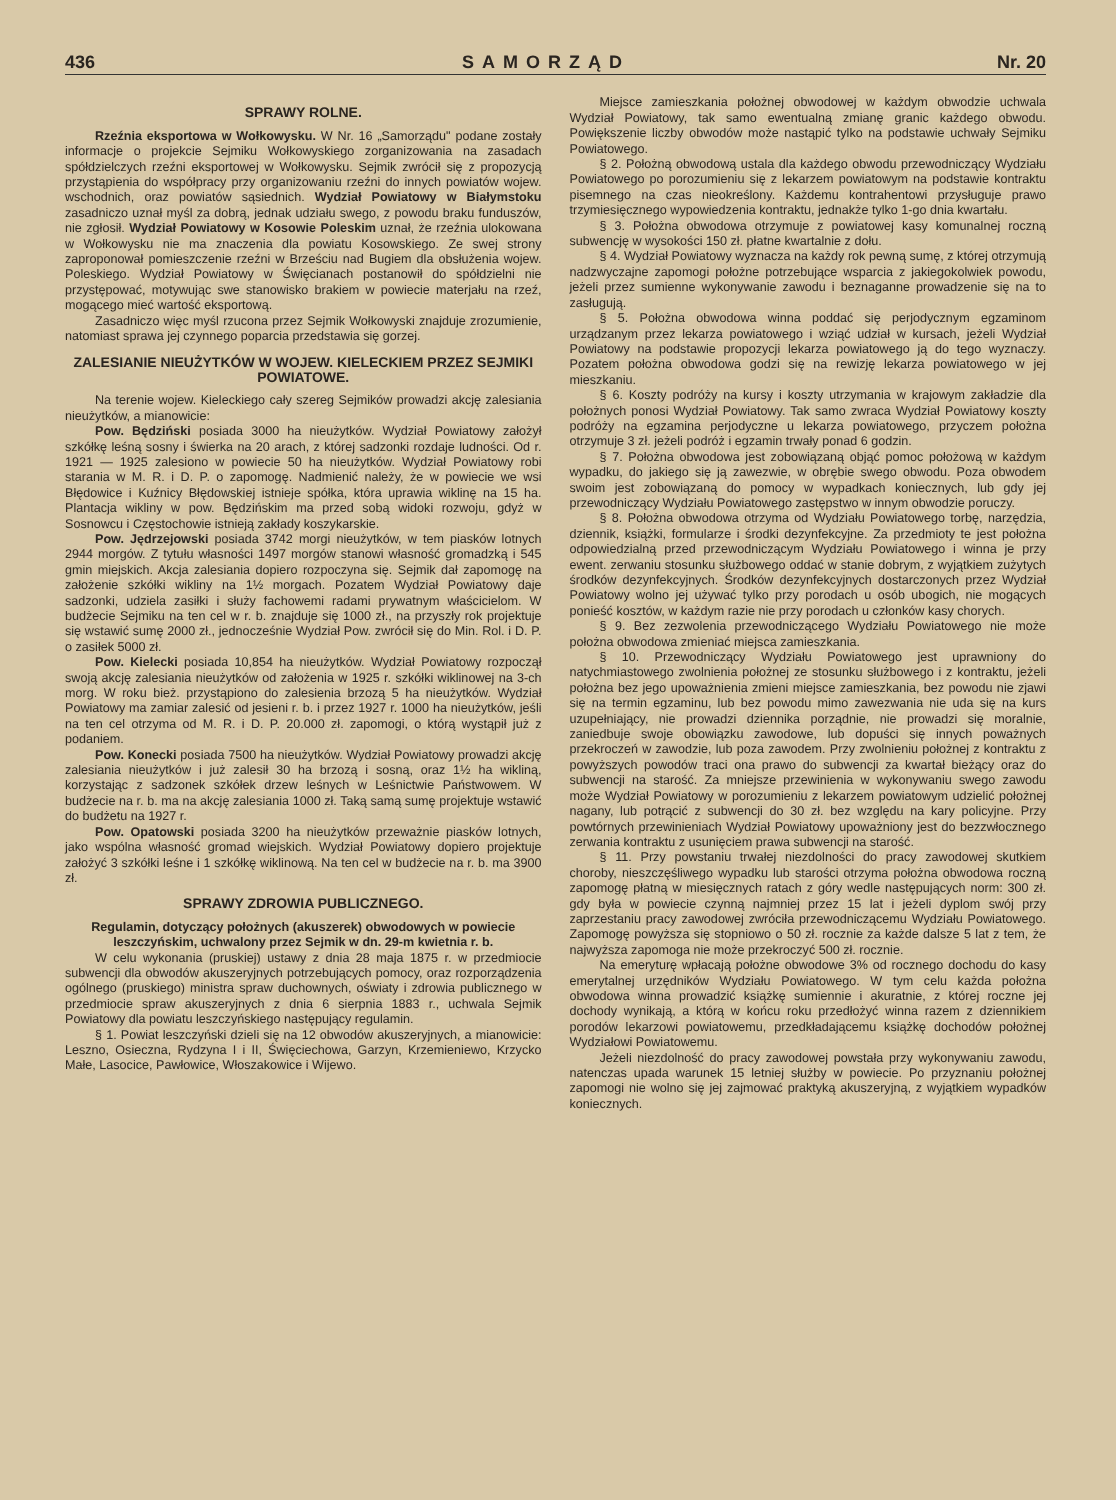436 SAMORZĄD Nr. 20
SPRAWY ROLNE.
Rzeźnia eksportowa w Wołkowysku. W Nr. 16 „Samorządu" podane zostały informacje o projekcie Sejmiku Wołkowyskiego zorganizowania na zasadach spółdzielczych rzeźni eksportowej w Wołkowysku. Sejmik zwrócił się z propozycją przystąpienia do współpracy przy organizowaniu rzeźni do innych powiatów wojew. wschodnich, oraz powiatów sąsiednich. Wydział Powiatowy w Białymstoku zasadniczo uznał myśl za dobrą, jednak udziału swego, z powodu braku funduszów, nie zgłosił. Wydział Powiatowy w Kosowie Poleskim uznał, że rzeźnia ulokowana w Wołkowysku nie ma znaczenia dla powiatu Kosowskiego. Ze swej strony zaproponował pomieszczenie rzeźni w Brześciu nad Bugiem dla obsłużenia wojew. Poleskiego. Wydział Powiatowy w Święcianach postanowił do spółdzielni nie przystępować, motywując swe stanowisko brakiem w powiecie materjału na rzeź, mogącego mieć wartość eksportową.
Zasadniczo więc myśl rzucona przez Sejmik Wołkowyski znajduje zrozumienie, natomiast sprawa jej czynnego poparcia przedstawia się gorzej.
ZALESIANIE NIEUŻYTKÓW W WOJEW. KIELECKIEM PRZEZ SEJMIKI POWIATOWE.
Na terenie wojew. Kieleckiego cały szereg Sejmików prowadzi akcję zalesiania nieużytków, a mianowicie:
Pow. Będziński posiada 3000 ha nieużytków. Wydział Powiatowy założył szkółkę leśną sosny i świerka na 20 arach, z której sadzonki rozdaje ludności. Od r. 1921 — 1925 zalesiono w powiecie 50 ha nieużytków. Wydział Powiatowy robi starania w M. R. i D. P. o zapomogę. Nadmienić należy, że w powiecie we wsi Błędowice i Kuźnicy Błędowskiej istnieje spółka, która uprawia wiklinę na 15 ha. Plantacja wikliny w pow. Będzińskim ma przed sobą widoki rozwoju, gdyż w Sosnowcu i Częstochowie istnieją zakłady koszykarskie.
Pow. Jędrzejowski posiada 3742 morgi nieużytków, w tem piasków lotnych 2944 morgów. Z tytułu własności 1497 morgów stanowi własność gromadzką i 545 gmin miejskich. Akcja zalesiania dopiero rozpoczyna się. Sejmik dał zapomogę na założenie szkółki wikliny na 1½ morgach. Pozatem Wydział Powiatowy daje sadzonki, udziela zasiłki i służy fachowemi radami prywatnym właścicielom. W budżecie Sejmiku na ten cel w r. b. znajduje się 1000 zł., na przyszły rok projektuje się wstawić sumę 2000 zł., jednocześnie Wydział Pow. zwrócił się do Min. Rol. i D. P. o zasiłek 5000 zł.
Pow. Kielecki posiada 10,854 ha nieużytków. Wydział Powiatowy rozpoczął swoją akcję zalesiania nieużytków od założenia w 1925 r. szkółki wiklinowej na 3-ch morg. W roku bież. przystąpiono do zalesienia brzozą 5 ha nieużytków. Wydział Powiatowy ma zamiar zalesić od jesieni r. b. i przez 1927 r. 1000 ha nieużytków, jeśli na ten cel otrzyma od M. R. i D. P. 20.000 zł. zapomogi, o którą wystąpił już z podaniem.
Pow. Konecki posiada 7500 ha nieużytków. Wydział Powiatowy prowadzi akcję zalesiania nieużytków i już zalesił 30 ha brzozą i sosną, oraz 1½ ha wikliną, korzystając z sadzonek szkółek drzew leśnych w Leśnictwie Państwowem. W budżecie na r. b. ma na akcję zalesiania 1000 zł. Taką samą sumę projektuje wstawić do budżetu na 1927 r.
Pow. Opatowski posiada 3200 ha nieużytków przeważnie piasków lotnych, jako wspólna własność gromad wiejskich. Wydział Powiatowy dopiero projektuje założyć 3 szkółki leśne i 1 szkółkę wiklinową. Na ten cel w budżecie na r. b. ma 3900 zł.
SPRAWY ZDROWIA PUBLICZNEGO.
Regulamin, dotyczący położnych (akuszerek) obwodowych w powiecie leszczyńskim, uchwalony przez Sejmik w dn. 29-m kwietnia r. b.
W celu wykonania (pruskiej) ustawy z dnia 28 maja 1875 r. w przedmiocie subwencji dla obwodów akuszeryjnych potrzebujących pomocy, oraz rozporządzenia ogólnego (pruskiego) ministra spraw duchownych, oświaty i zdrowia publicznego w przedmiocie spraw akuszeryjnych z dnia 6 sierpnia 1883 r., uchwala Sejmik Powiatowy dla powiatu leszczyńskiego następujący regulamin.
§ 1. Powiat leszczyński dzieli się na 12 obwodów akuszeryjnych, a mianowicie: Leszno, Osieczna, Rydzyna I i II, Święciechowa, Garzyn, Krzemieniewo, Krzycko Małe, Lasocice, Pawłowice, Włoszakowice i Wijewo.
Miejsce zamieszkania położnej obwodowej w każdym obwodzie uchwala Wydział Powiatowy, tak samo ewentualną zmianę granic każdego obwodu. Powiększenie liczby obwodów może nastąpić tylko na podstawie uchwały Sejmiku Powiatowego.
§ 2. Położną obwodową ustala dla każdego obwodu przewodniczący Wydziału Powiatowego po porozumieniu się z lekarzem powiatowym na podstawie kontraktu pisemnego na czas nieokreślony. Każdemu kontrahentowi przysługuje prawo trzymiesięcznego wypowiedzenia kontraktu, jednakże tylko 1-go dnia kwartału.
§ 3. Położna obwodowa otrzymuje z powiatowej kasy komunalnej roczną subwencję w wysokości 150 zł. płatne kwartalnie z dołu.
§ 4. Wydział Powiatowy wyznacza na każdy rok pewną sumę, z której otrzymują nadzwyczajne zapomogi położne potrzebujące wsparcia z jakiegokolwiek powodu, jeżeli przez sumienne wykonywanie zawodu i beznaganne prowadzenie się na to zasługują.
§ 5. Położna obwodowa winna poddać się perjodycznym egzaminom urządzanym przez lekarza powiatowego i wziąć udział w kursach, jeżeli Wydział Powiatowy na podstawie propozycji lekarza powiatowego ją do tego wyznaczy. Pozatem położna obwodowa godzi się na rewizję lekarza powiatowego w jej mieszkaniu.
§ 6. Koszty podróży na kursy i koszty utrzymania w krajowym zakładzie dla położnych ponosi Wydział Powiatowy. Tak samo zwraca Wydział Powiatowy koszty podróży na egzamina perjodyczne u lekarza powiatowego, przyczem położna otrzymuje 3 zł. jeżeli podróż i egzamin trwały ponad 6 godzin.
§ 7. Położna obwodowa jest zobowiązaną objąć pomoc położową w każdym wypadku, do jakiego się ją zawezwie, w obrębie swego obwodu. Poza obwodem swoim jest zobowiązaną do pomocy w wypadkach koniecznych, lub gdy jej przewodniczący Wydziału Powiatowego zastępstwo w innym obwodzie poruczy.
§ 8. Położna obwodowa otrzyma od Wydziału Powiatowego torbę, narzędzia, dziennik, książki, formularze i środki dezynfekcyjne. Za przedmioty te jest położna odpowiedzialną przed przewodniczącym Wydziału Powiatowego i winna je przy ewent. zerwaniu stosunku służbowego oddać w stanie dobrym, z wyjątkiem zużytych środków dezynfekcyjnych. Środków dezynfekcyjnych dostarczonych przez Wydział Powiatowy wolno jej używać tylko przy porodach u osób ubogich, nie mogących ponieść kosztów, w każdym razie nie przy porodach u członków kasy chorych.
§ 9. Bez zezwolenia przewodniczącego Wydziału Powiatowego nie może położna obwodowa zmieniać miejsca zamieszkania.
§ 10. Przewodniczący Wydziału Powiatowego jest uprawniony do natychmiastowego zwolnienia położnej ze stosunku służbowego i z kontraktu, jeżeli położna bez jego upoważnienia zmieni miejsce zamieszkania, bez powodu nie zjawi się na termin egzaminu, lub bez powodu mimo zawezwania nie uda się na kurs uzupełniający, nie prowadzi dziennika porządnie, nie prowadzi się moralnie, zaniedbuje swoje obowiązku zawodowe, lub dopuści się innych poważnych przekroczeń w zawodzie, lub poza zawodem. Przy zwolnieniu położnej z kontraktu z powyższych powodów traci ona prawo do subwencji za kwartał bieżący oraz do subwencji na starość. Za mniejsze przewinienia w wykonywaniu swego zawodu może Wydział Powiatowy w porozumieniu z lekarzem powiatowym udzielić położnej nagany, lub potrącić z subwencji do 30 zł. bez względu na kary policyjne. Przy powtórnych przewinieniach Wydział Powiatowy upoważniony jest do bezzwłocznego zerwania kontraktu z usunięciem prawa subwencji na starość.
§ 11. Przy powstaniu trwałej niezdolności do pracy zawodowej skutkiem choroby, nieszczęśliwego wypadku lub starości otrzyma położna obwodowa roczną zapomogę płatną w miesięcznych ratach z góry wedle następujących norm: 300 zł. gdy była w powiecie czynną najmniej przez 15 lat i jeżeli dyplom swój przy zaprzestaniu pracy zawodowej zwróciła przewodniczącemu Wydziału Powiatowego. Zapomogę powyższa się stopniowo o 50 zł. rocznie za każde dalsze 5 lat z tem, że najwyższa zapomoga nie może przekroczyć 500 zł. rocznie.
Na emeryturę wpłacają położne obwodowe 3% od rocznego dochodu do kasy emerytalnej urzędników Wydziału Powiatowego. W tym celu każda położna obwodowa winna prowadzić książkę sumiennie i akuratnie, z której roczne jej dochody wynikają, a którą w końcu roku przedłożyć winna razem z dziennikiem porodów lekarzowi powiatowemu, przedkładającemu książkę dochodów położnej Wydziałowi Powiatowemu.
Jeżeli niezdolność do pracy zawodowej powstała przy wykonywaniu zawodu, natenczas upada warunek 15 letniej służby w powiecie. Po przyznaniu położnej zapomogi nie wolno się jej zajmować praktyką akuszeryjną, z wyjątkiem wypadków koniecznych.